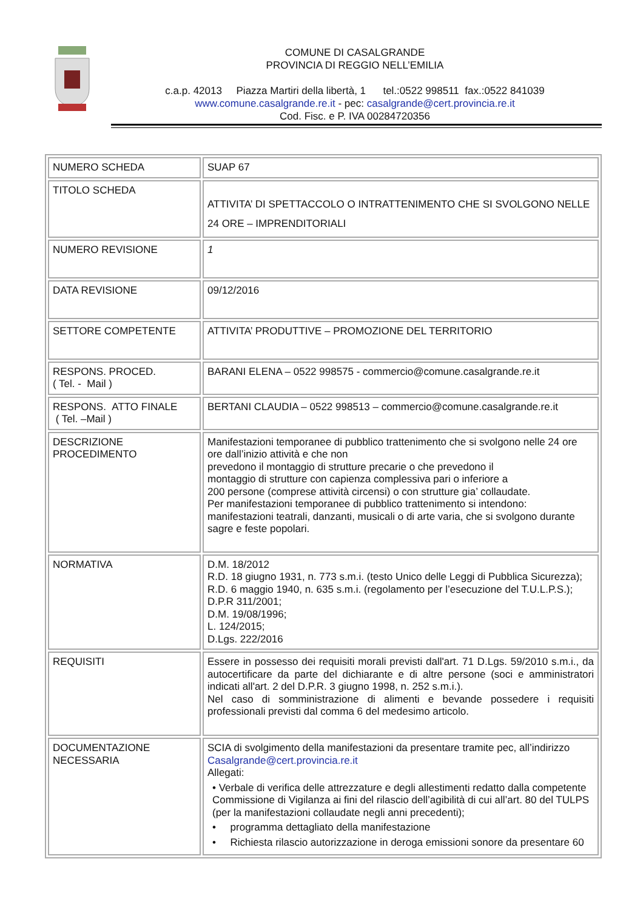COMUNE DI CASALGRANDE
PROVINCIA DI REGGIO NELL’EMILIA
c.a.p. 42013 Piazza Martiri della libertà, 1 tel.:0522 998511 fax.:0522 841039
www.comune.casalgrande.re.it - pec: casalgrande@cert.provincia.re.it
Cod. Fisc. e P. IVA 00284720356
| NUMERO SCHEDA | SUAP 67 |
| TITOLO SCHEDA | ATTIVITA’ DI SPETTACCOLO O INTRATTENIMENTO CHE SI SVOLGONO NELLE 24 ORE – IMPRENDITORIALI |
| NUMERO REVISIONE | 1 |
| DATA REVISIONE | 09/12/2016 |
| SETTORE COMPETENTE | ATTIVITA’ PRODUTTIVE – PROMOZIONE DEL TERRITORIO |
| RESPONS. PROCED. ( Tel. - Mail ) | BARANI ELENA – 0522 998575 - commercio@comune.casalgrande.re.it |
| RESPONS. ATTO FINALE ( Tel. –Mail ) | BERTANI CLAUDIA – 0522 998513 – commercio@comune.casalgrande.re.it |
| DESCRIZIONE PROCEDIMENTO | Manifestazioni temporanee di pubblico trattenimento che si svolgono nelle 24 ore ore dall’inizio attività e che non prevedono il montaggio di strutture precarie o che prevedono il montaggio di strutture con capienza complessiva pari o inferiore a 200 persone (comprese attività circensi) o con strutture gia’ collaudate. Per manifestazioni temporanee di pubblico trattenimento si intendono: manifestazioni teatrali, danzanti, musicali o di arte varia, che si svolgono durante sagre e feste popolari. |
| NORMATIVA | D.M. 18/2012 R.D. 18 giugno 1931, n. 773 s.m.i. (testo Unico delle Leggi di Pubblica Sicurezza); R.D. 6 maggio 1940, n. 635 s.m.i. (regolamento per l’esecuzione del T.U.L.P.S.); D.P.R 311/2001; D.M. 19/08/1996; L. 124/2015; D.Lgs. 222/2016 |
| REQUISITI | Essere in possesso dei requisiti morali previsti dall'art. 71 D.Lgs. 59/2010 s.m.i., da autocertificare da parte del dichiarante e di altre persone (soci e amministratori indicati all'art. 2 del D.P.R. 3 giugno 1998, n. 252 s.m.i.). Nel caso di somministrazione di alimenti e bevande possedere i requisiti professionali previsti dal comma 6 del medesimo articolo. |
| DOCUMENTAZIONE NECESSARIA | SCIA di svolgimento della manifestazioni da presentare tramite pec, all’indirizzo Casalgrande@cert.provincia.re.it Allegati: • Verbale di verifica delle attrezzature e degli allestimenti redatto dalla competente Commissione di Vigilanza ai fini del rilascio dell’agibilità di cui all’art. 80 del TULPS (per la manifestazioni collaudate negli anni precedenti); • programma dettagliato della manifestazione • Richiesta rilascio autorizzazione in deroga emissioni sonore da presentare 60 |